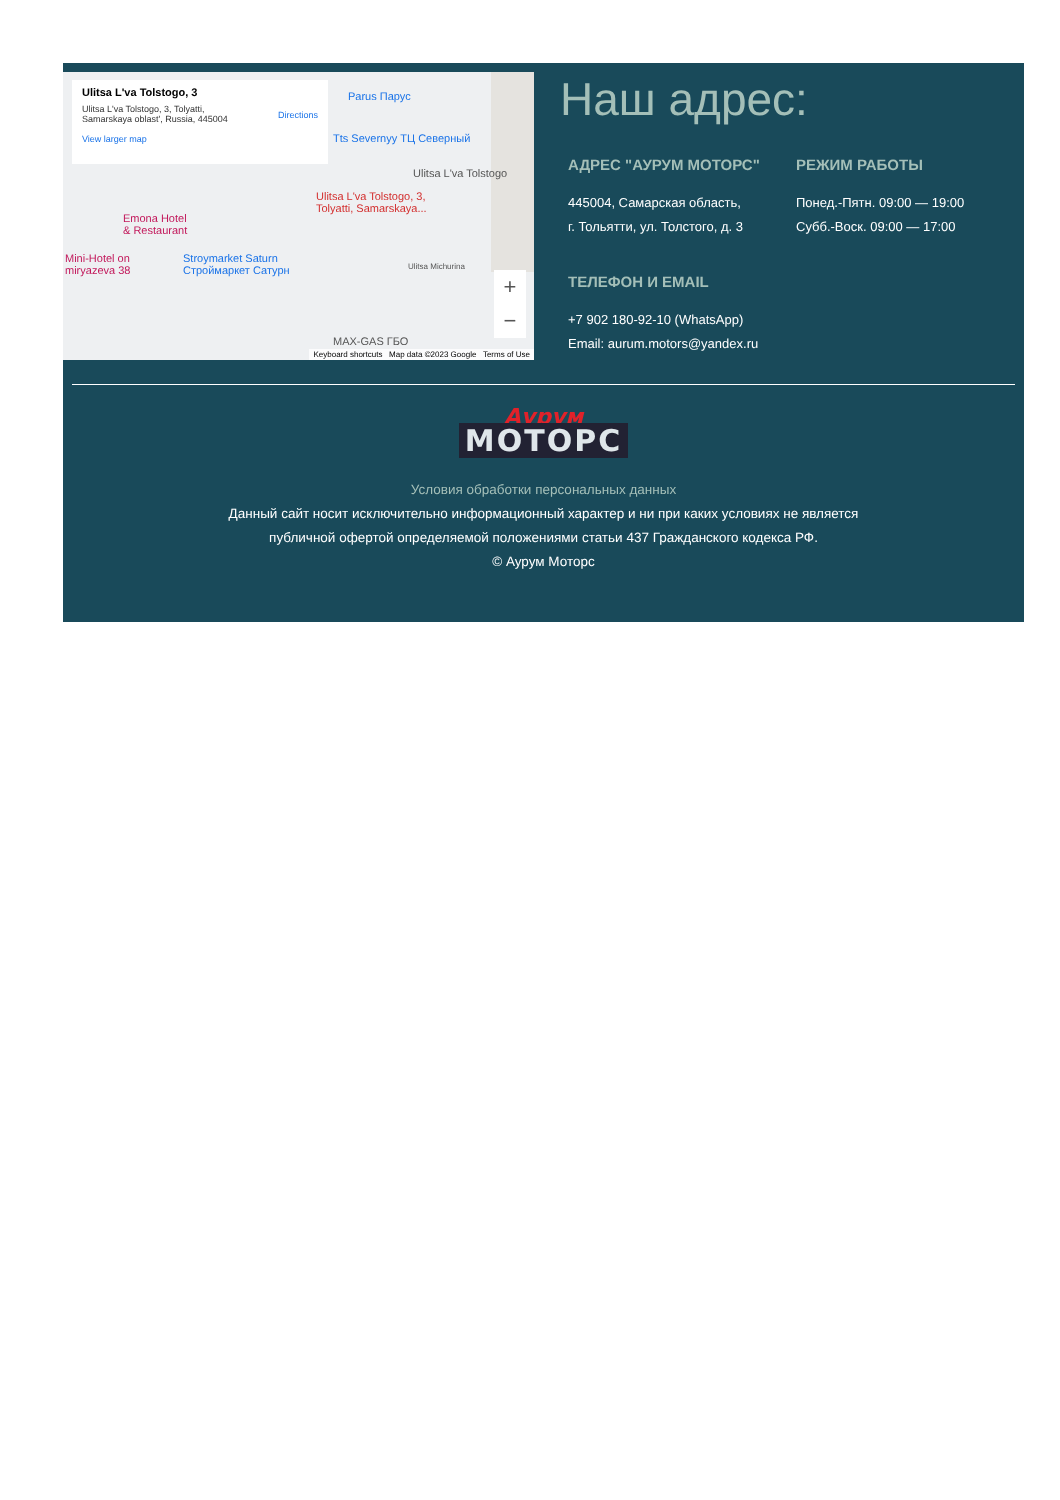Ulitsa L'va Tolstogo, 3
Ulitsa L'va Tolstogo, 3, Tolyatti,
Samarskaya oblast', Russia, 445004
View larger map
Directions
Parus Парус
Tts Severnyy ТЦ Северный
Ulitsa L'va Tolstogo
Ulitsa L'va Tolstogo, 3,
Tolyatti, Samarskaya...
Emona Hotel
& Restaurant
Mini-Hotel on
miryazeva 38
Stroymarket Saturn
Строймаркет Сатурн Ulitsa Michurina
MAX-GAS ГБО
+
−
Keyboard shortcuts Map data ©2023 Google Terms of Use
Наш адрес:
АДРЕС "АУРУМ МОТОРС"
445004, Самарская область,
г. Тольятти, ул. Толстого, д. 3
ТЕЛЕФОН И EMAIL
+7 902 180-92-10 (WhatsApp)
Email: aurum.motors@yandex.ru
РЕЖИМ РАБОТЫ
Понед.-Пятн. 09:00 — 19:00
Субб.-Воск. 09:00 — 17:00
Аурум
МОТОРС
Условия обработки персональных данных
Данный сайт носит исключительно информационный характер и ни при каких условиях не является
публичной офертой определяемой положениями статьи 437 Гражданского кодекса РФ.
© Аурум Моторс